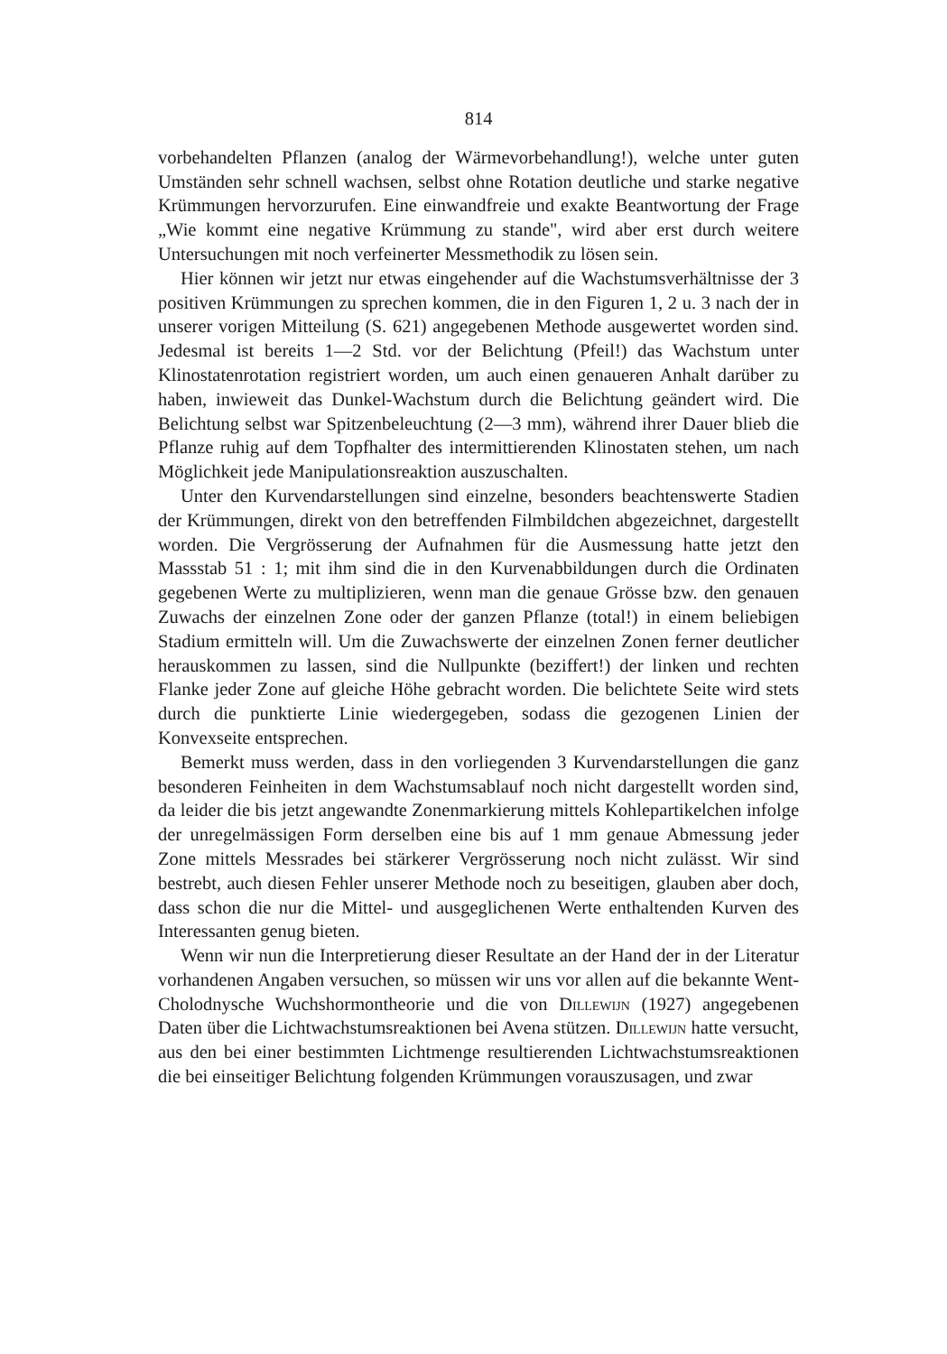814
vorbehandelten Pflanzen (analog der Wärmevorbehandlung!), welche unter guten Umständen sehr schnell wachsen, selbst ohne Rotation deutliche und starke negative Krümmungen hervorzurufen. Eine einwandfreie und exakte Beantwortung der Frage „Wie kommt eine negative Krümmung zu stande", wird aber erst durch weitere Untersuchungen mit noch verfeinerter Messmethodik zu lösen sein.
Hier können wir jetzt nur etwas eingehender auf die Wachstumsverhältnisse der 3 positiven Krümmungen zu sprechen kommen, die in den Figuren 1, 2 u. 3 nach der in unserer vorigen Mitteilung (S. 621) angegebenen Methode ausgewertet worden sind. Jedesmal ist bereits 1—2 Std. vor der Belichtung (Pfeil!) das Wachstum unter Klinostatenrotation registriert worden, um auch einen genaueren Anhalt darüber zu haben, inwieweit das Dunkel-Wachstum durch die Belichtung geändert wird. Die Belichtung selbst war Spitzenbeleuchtung (2—3 mm), während ihrer Dauer blieb die Pflanze ruhig auf dem Topfhalter des intermittierenden Klinostaten stehen, um nach Möglichkeit jede Manipulationsreaktion auszuschalten.
Unter den Kurvendarstellungen sind einzelne, besonders beachtenswerte Stadien der Krümmungen, direkt von den betreffenden Filmbildchen abgezeichnet, dargestellt worden. Die Vergrösserung der Aufnahmen für die Ausmessung hatte jetzt den Massstab 51 : 1; mit ihm sind die in den Kurvenabbildungen durch die Ordinaten gegebenen Werte zu multiplizieren, wenn man die genaue Grösse bzw. den genauen Zuwachs der einzelnen Zone oder der ganzen Pflanze (total!) in einem beliebigen Stadium ermitteln will. Um die Zuwachswerte der einzelnen Zonen ferner deutlicher herauskommen zu lassen, sind die Nullpunkte (beziffert!) der linken und rechten Flanke jeder Zone auf gleiche Höhe gebracht worden. Die belichtete Seite wird stets durch die punktierte Linie wiedergegeben, sodass die gezogenen Linien der Konvexseite entsprechen.
Bemerkt muss werden, dass in den vorliegenden 3 Kurvendarstellungen die ganz besonderen Feinheiten in dem Wachstumsablauf noch nicht dargestellt worden sind, da leider die bis jetzt angewandte Zonenmarkierung mittels Kohlepartikelchen infolge der unregelmässigen Form derselben eine bis auf 1 mm genaue Abmessung jeder Zone mittels Messrades bei stärkerer Vergrösserung noch nicht zulässt. Wir sind bestrebt, auch diesen Fehler unserer Methode noch zu beseitigen, glauben aber doch, dass schon die nur die Mittel- und ausgeglichenen Werte enthaltenden Kurven des Interessanten genug bieten.
Wenn wir nun die Interpretierung dieser Resultate an der Hand der in der Literatur vorhandenen Angaben versuchen, so müssen wir uns vor allen auf die bekannte Went-Cholodnysche Wuchshormontheorie und die von Dillewijn (1927) angegebenen Daten über die Lichtwachstumsreaktionen bei Avena stützen. Dillewijn hatte versucht, aus den bei einer bestimmten Lichtmenge resultierenden Lichtwachstumsreaktionen die bei einseitiger Belichtung folgenden Krümmungen vorauszusagen, und zwar